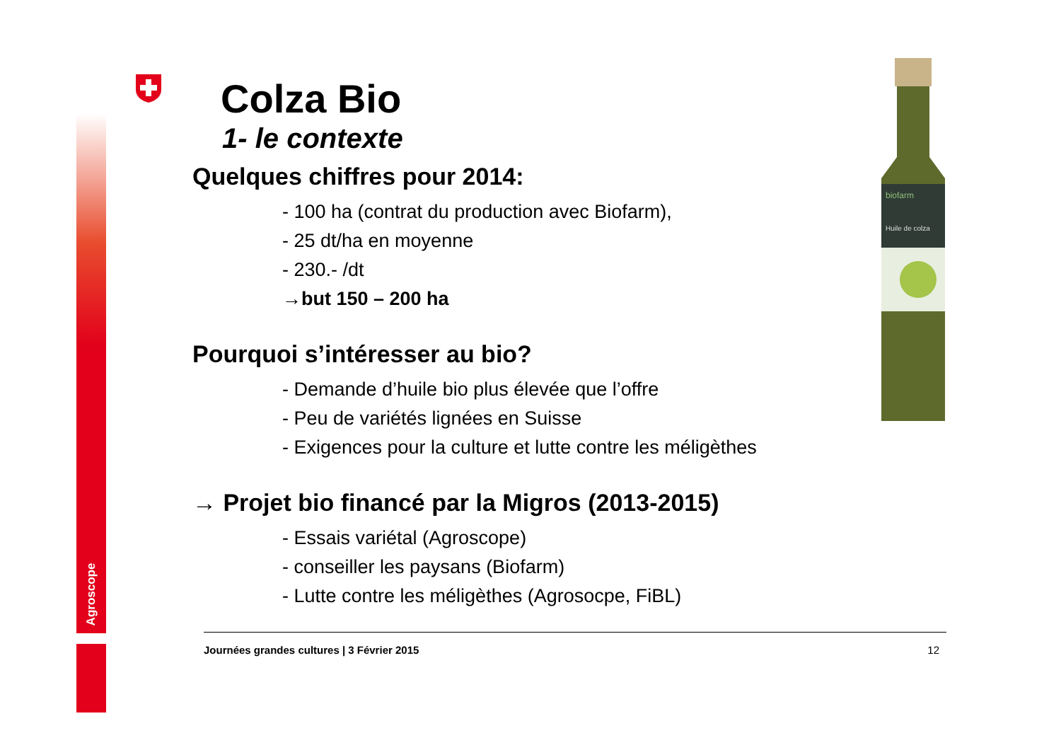Agroscope
biofarm
Huile de colza
Colza Bio
1- le contexte
Quelques chiffres pour 2014:
- 100 ha (contrat du production avec Biofarm),
- 25 dt/ha en moyenne
- 230.- /dt
→but 150 – 200 ha
Pourquoi s’intéresser au bio?
- Demande d’huile bio plus élevée que l’offre
- Peu de variétés lignées en Suisse
- Exigences pour la culture et lutte contre les méligèthes
→ Projet bio financé par la Migros (2013-2015)
- Essais variétal (Agroscope)
- conseiller les paysans (Biofarm)
- Lutte contre les méligèthes (Agrosocpe, FiBL)
Journées grandes cultures | 3 Février 2015 12